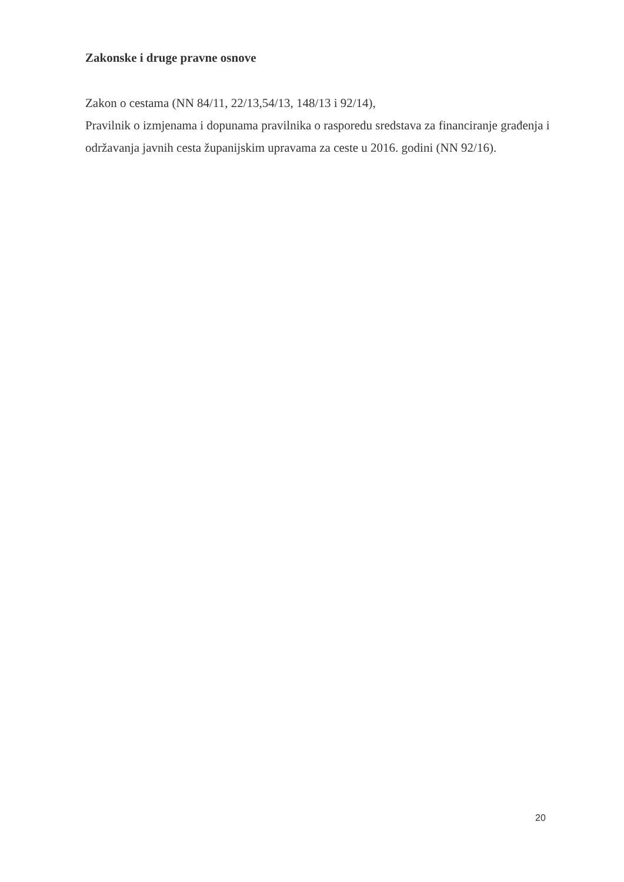Zakonske i druge pravne osnove
Zakon o cestama (NN 84/11, 22/13,54/13, 148/13 i 92/14),
Pravilnik o izmjenama i dopunama pravilnika o rasporedu sredstava za financiranje građenja i održavanja javnih cesta županijskim upravama za ceste u 2016. godini (NN 92/16).
20